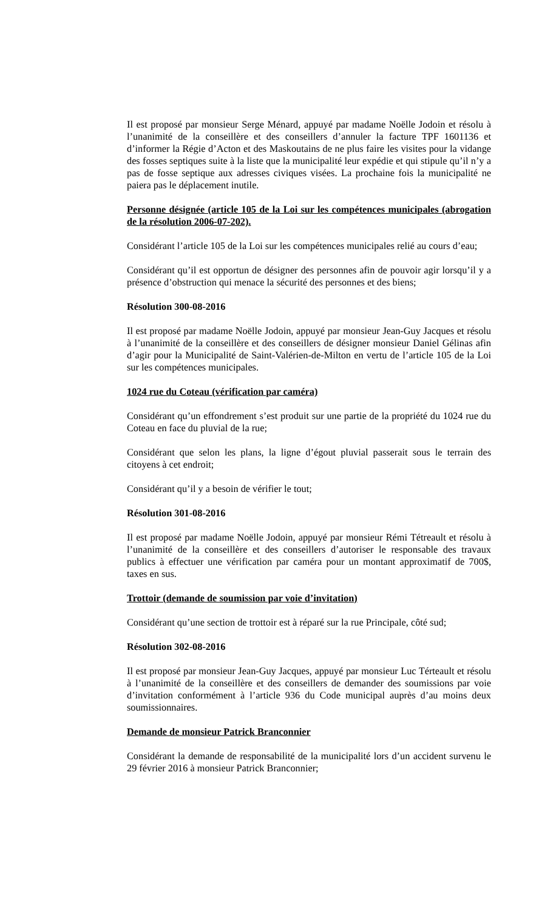Il est proposé par monsieur Serge Ménard, appuyé par madame Noëlle Jodoin et résolu à l’unanimité de la conseillère et des conseillers d’annuler la facture TPF 1601136 et d’informer la Régie d’Acton et des Maskoutains de ne plus faire les visites pour la vidange des fosses septiques suite à la liste que la municipalité leur expédie et qui stipule qu’il n’y a pas de fosse septique aux adresses civiques visées. La prochaine fois la municipalité ne paiera pas le déplacement inutile.
Personne désignée (article 105 de la Loi sur les compétences municipales (abrogation de la résolution 2006-07-202).
Considérant l’article 105 de la Loi sur les compétences municipales relié au cours d’eau;
Considérant qu’il est opportun de désigner des personnes afin de pouvoir agir lorsqu’il y a présence d’obstruction qui menace la sécurité des personnes et des biens;
Résolution 300-08-2016
Il est proposé par madame Noëlle Jodoin, appuyé par monsieur Jean-Guy Jacques et résolu à l’unanimité de la conseillère et des conseillers de désigner monsieur Daniel Gélinas afin d’agir pour la Municipalité de Saint-Valérien-de-Milton en vertu de l’article 105 de la Loi sur les compétences municipales.
1024 rue du Coteau (vérification par caméra)
Considérant qu’un effondrement s’est produit sur une partie de la propriété du 1024 rue du Coteau en face du pluvial de la rue;
Considérant que selon les plans, la ligne d’égout pluvial passerait sous le terrain des citoyens à cet endroit;
Considérant qu’il y a besoin de vérifier le tout;
Résolution 301-08-2016
Il est proposé par madame Noëlle Jodoin, appuyé par monsieur Rémi Tétreault et résolu à l’unanimité de la conseillère et des conseillers d’autoriser le responsable des travaux publics à effectuer une vérification par caméra pour un montant approximatif de 700$, taxes en sus.
Trottoir (demande de soumission par voie d’invitation)
Considérant qu’une section de trottoir est à réparé sur la rue Principale, côté sud;
Résolution 302-08-2016
Il est proposé par monsieur Jean-Guy Jacques, appuyé par monsieur Luc Térteault et résolu à l’unanimité de la conseillère et des conseillers de demander des soumissions par voie d’invitation conformément à l’article 936 du Code municipal auprès d’au moins deux soumissionnaires.
Demande de monsieur Patrick Branconnier
Considérant la demande de responsabilité de la municipalité lors d’un accident survenu le 29 février 2016 à monsieur Patrick Branconnier;